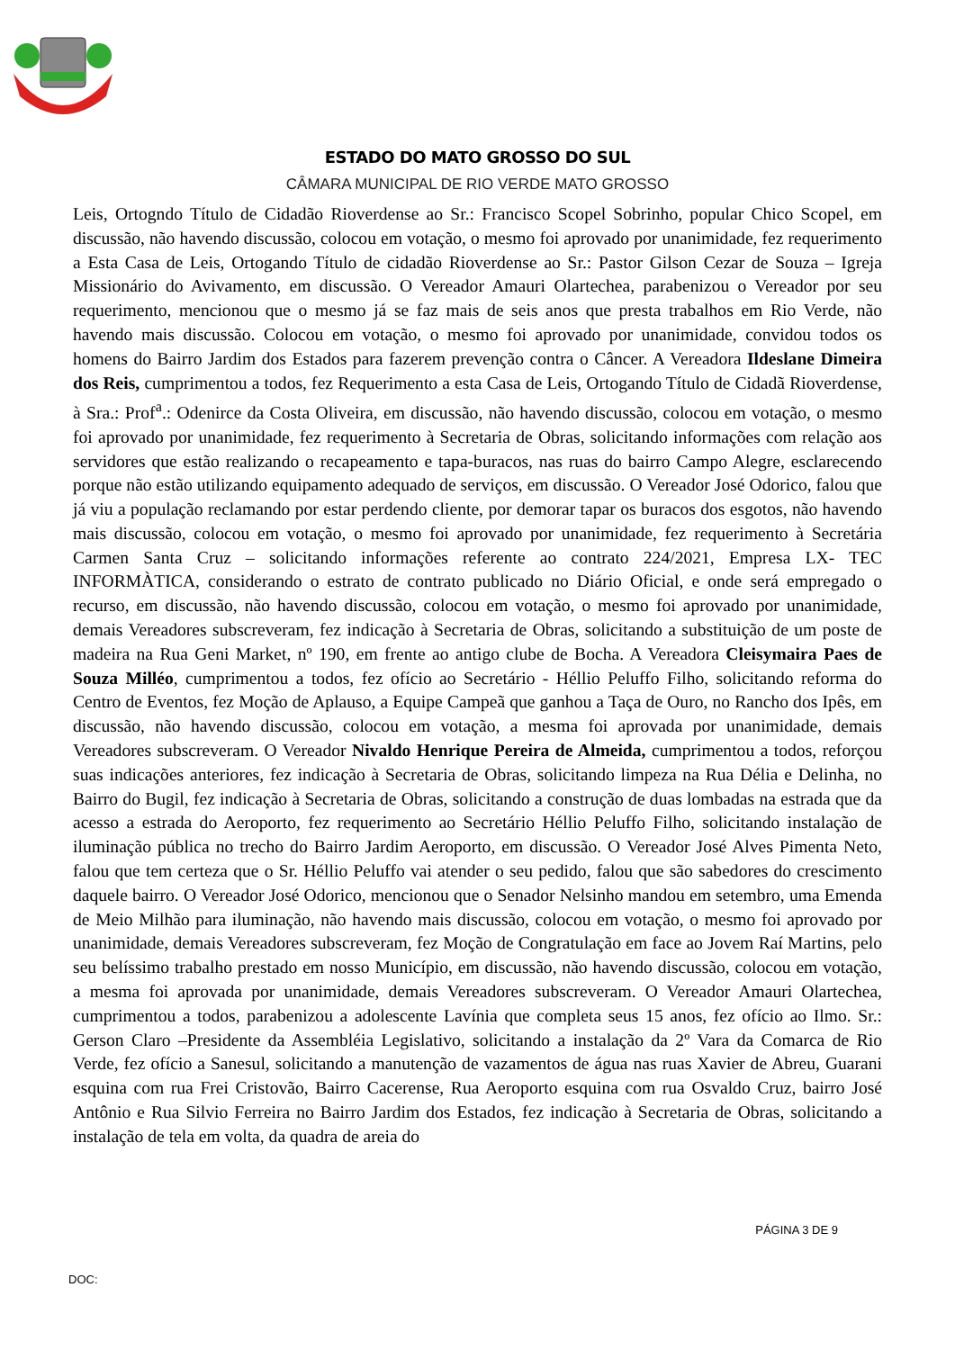ESTADO DO MATO GROSSO DO SUL
CÂMARA MUNICIPAL DE RIO VERDE MATO GROSSO
Leis, Ortogndo Título de Cidadão Rioverdense ao Sr.: Francisco Scopel Sobrinho, popular Chico Scopel, em discussão, não havendo discussão, colocou em votação, o mesmo foi aprovado por unanimidade, fez requerimento a Esta Casa de Leis, Ortogando Título de cidadão Rioverdense ao Sr.: Pastor Gilson Cezar de Souza – Igreja Missionário do Avivamento, em discussão. O Vereador Amauri Olartechea, parabenizou o Vereador por seu requerimento, mencionou que o mesmo já se faz mais de seis anos que presta trabalhos em Rio Verde, não havendo mais discussão. Colocou em votação, o mesmo foi aprovado por unanimidade, convidou todos os homens do Bairro Jardim dos Estados para fazerem prevenção contra o Câncer. A Vereadora Ildeslane Dimeira dos Reis, cumprimentou a todos, fez Requerimento a esta Casa de Leis, Ortogando Título de Cidadã Rioverdense, à Sra.: Prof<sup>a</sup>.: Odenirce da Costa Oliveira, em discussão, não havendo discussão, colocou em votação, o mesmo foi aprovado por unanimidade, fez requerimento à Secretaria de Obras, solicitando informações com relação aos servidores que estão realizando o recapeamento e tapa-buracos, nas ruas do bairro Campo Alegre, esclarecendo porque não estão utilizando equipamento adequado de serviços, em discussão. O Vereador José Odorico, falou que já viu a população reclamando por estar perdendo cliente, por demorar tapar os buracos dos esgotos, não havendo mais discussão, colocou em votação, o mesmo foi aprovado por unanimidade, fez requerimento à Secretária Carmen Santa Cruz – solicitando informações referente ao contrato 224/2021, Empresa LX- TEC INFORMÀTICA, considerando o estrato de contrato publicado no Diário Oficial, e onde será empregado o recurso, em discussão, não havendo discussão, colocou em votação, o mesmo foi aprovado por unanimidade, demais Vereadores subscreveram, fez indicação à Secretaria de Obras, solicitando a substituição de um poste de madeira na Rua Geni Market, nº 190, em frente ao antigo clube de Bocha. A Vereadora Cleisymaira Paes de Souza Milléo, cumprimentou a todos, fez ofício ao Secretário - Héllio Peluffo Filho, solicitando reforma do Centro de Eventos, fez Moção de Aplauso, a Equipe Campeã que ganhou a Taça de Ouro, no Rancho dos Ipês, em discussão, não havendo discussão, colocou em votação, a mesma foi aprovada por unanimidade, demais Vereadores subscreveram. O Vereador Nivaldo Henrique Pereira de Almeida, cumprimentou a todos, reforçou suas indicações anteriores, fez indicação à Secretaria de Obras, solicitando limpeza na Rua Délia e Delinha, no Bairro do Bugil, fez indicação à Secretaria de Obras, solicitando a construção de duas lombadas na estrada que da acesso a estrada do Aeroporto, fez requerimento ao Secretário Héllio Peluffo Filho, solicitando instalação de iluminação pública no trecho do Bairro Jardim Aeroporto, em discussão. O Vereador José Alves Pimenta Neto, falou que tem certeza que o Sr. Héllio Peluffo vai atender o seu pedido, falou que são sabedores do crescimento daquele bairro. O Vereador José Odorico, mencionou que o Senador Nelsinho mandou em setembro, uma Emenda de Meio Milhão para iluminação, não havendo mais discussão, colocou em votação, o mesmo foi aprovado por unanimidade, demais Vereadores subscreveram, fez Moção de Congratulação em face ao Jovem Raí Martins, pelo seu belíssimo trabalho prestado em nosso Município, em discussão, não havendo discussão, colocou em votação, a mesma foi aprovada por unanimidade, demais Vereadores subscreveram. O Vereador Amauri Olartechea, cumprimentou a todos, parabenizou a adolescente Lavínia que completa seus 15 anos, fez ofício ao Ilmo. Sr.: Gerson Claro –Presidente da Assembléia Legislativo, solicitando a instalação da 2º Vara da Comarca de Rio Verde, fez ofício a Sanesul, solicitando a manutenção de vazamentos de água nas ruas Xavier de Abreu, Guarani esquina com rua Frei Cristovão, Bairro Cacerense, Rua Aeroporto esquina com rua Osvaldo Cruz, bairro José Antônio e Rua Silvio Ferreira no Bairro Jardim dos Estados, fez indicação à Secretaria de Obras, solicitando a instalação de tela em volta, da quadra de areia do
PÁGINA 3 DE 9
DOC: